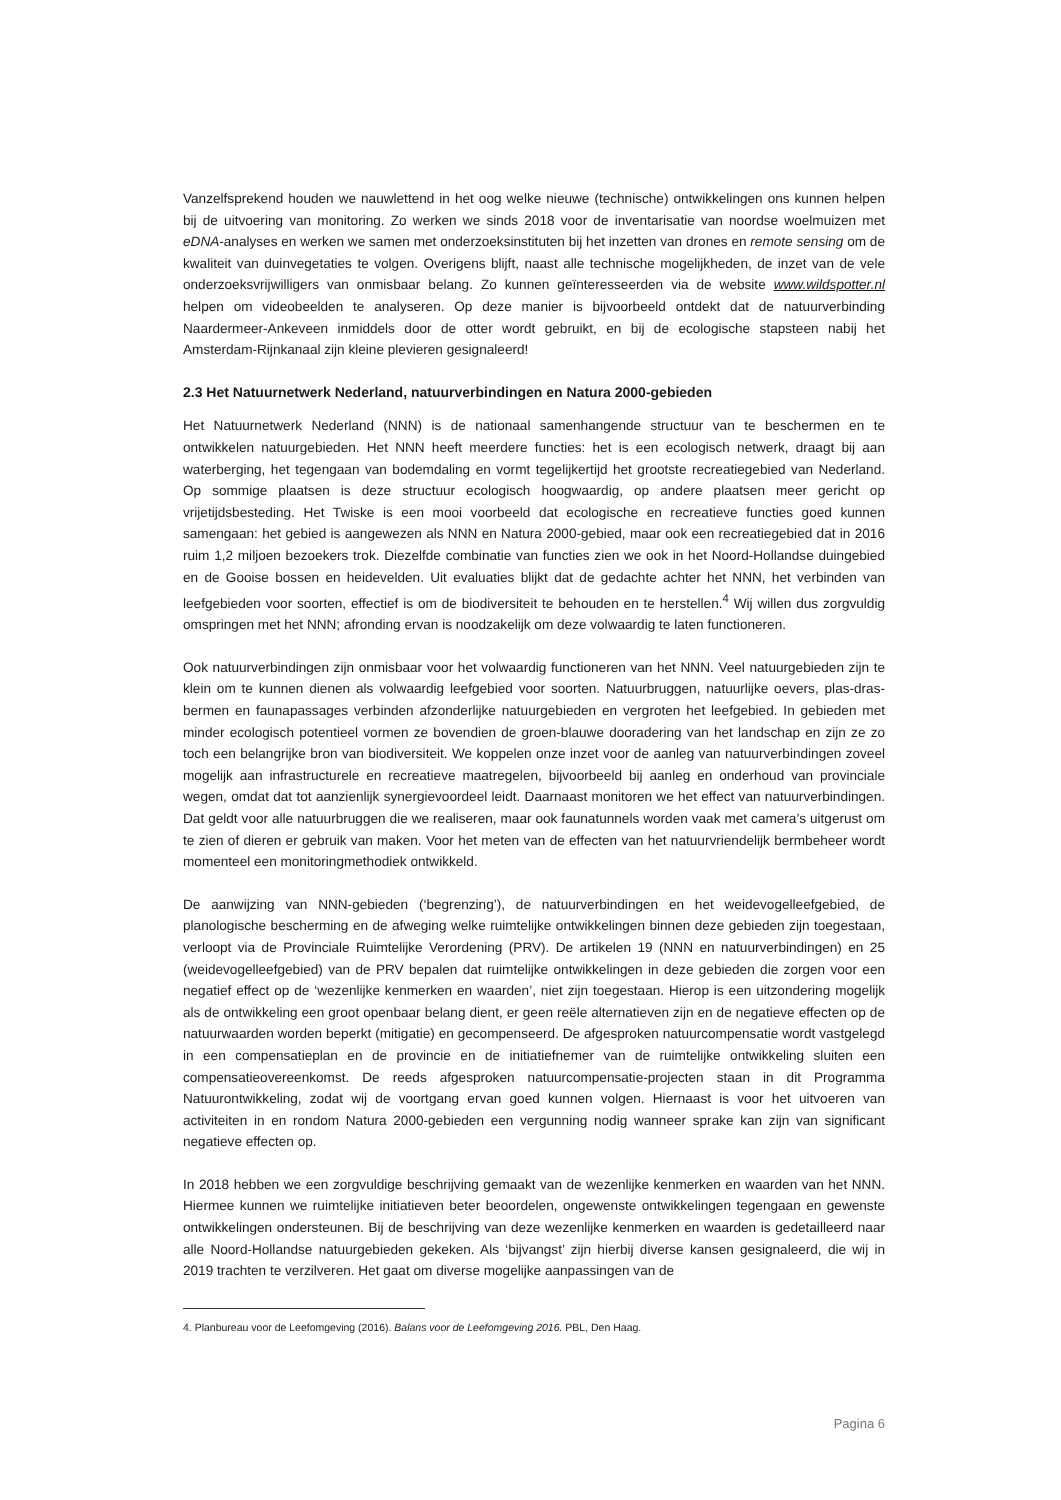Vanzelfsprekend houden we nauwlettend in het oog welke nieuwe (technische) ontwikkelingen ons kunnen helpen bij de uitvoering van monitoring. Zo werken we sinds 2018 voor de inventarisatie van noordse woelmuizen met eDNA-analyses en werken we samen met onderzoeksinstituten bij het inzetten van drones en remote sensing om de kwaliteit van duinvegetaties te volgen. Overigens blijft, naast alle technische mogelijkheden, de inzet van de vele onderzoeksvrijwilligers van onmisbaar belang. Zo kunnen geïnteresseerden via de website www.wildspotter.nl helpen om videobeelden te analyseren. Op deze manier is bijvoorbeeld ontdekt dat de natuurverbinding Naardermeer-Ankeveen inmiddels door de otter wordt gebruikt, en bij de ecologische stapsteen nabij het Amsterdam-Rijnkanaal zijn kleine plevieren gesignaleerd!
2.3 Het Natuurnetwerk Nederland, natuurverbindingen en Natura 2000-gebieden
Het Natuurnetwerk Nederland (NNN) is de nationaal samenhangende structuur van te beschermen en te ontwikkelen natuurgebieden. Het NNN heeft meerdere functies: het is een ecologisch netwerk, draagt bij aan waterberging, het tegengaan van bodemdaling en vormt tegelijkertijd het grootste recreatiegebied van Nederland. Op sommige plaatsen is deze structuur ecologisch hoogwaardig, op andere plaatsen meer gericht op vrijetijdsbesteding. Het Twiske is een mooi voorbeeld dat ecologische en recreatieve functies goed kunnen samengaan: het gebied is aangewezen als NNN en Natura 2000-gebied, maar ook een recreatiegebied dat in 2016 ruim 1,2 miljoen bezoekers trok. Diezelfde combinatie van functies zien we ook in het Noord-Hollandse duingebied en de Gooise bossen en heidevelden. Uit evaluaties blijkt dat de gedachte achter het NNN, het verbinden van leefgebieden voor soorten, effectief is om de biodiversiteit te behouden en te herstellen.<sup>4</sup> Wij willen dus zorgvuldig omspringen met het NNN; afronding ervan is noodzakelijk om deze volwaardig te laten functioneren.
Ook natuurverbindingen zijn onmisbaar voor het volwaardig functioneren van het NNN. Veel natuurgebieden zijn te klein om te kunnen dienen als volwaardig leefgebied voor soorten. Natuurbruggen, natuurlijke oevers, plas-dras-bermen en faunapassages verbinden afzonderlijke natuurgebieden en vergroten het leefgebied. In gebieden met minder ecologisch potentieel vormen ze bovendien de groen-blauwe dooradering van het landschap en zijn ze zo toch een belangrijke bron van biodiversiteit. We koppelen onze inzet voor de aanleg van natuurverbindingen zoveel mogelijk aan infrastructurele en recreatieve maatregelen, bijvoorbeeld bij aanleg en onderhoud van provinciale wegen, omdat dat tot aanzienlijk synergievoordeel leidt. Daarnaast monitoren we het effect van natuurverbindingen. Dat geldt voor alle natuurbruggen die we realiseren, maar ook faunatunnels worden vaak met camera’s uitgerust om te zien of dieren er gebruik van maken. Voor het meten van de effecten van het natuurvriendelijk bermbeheer wordt momenteel een monitoringmethodiek ontwikkeld.
De aanwijzing van NNN-gebieden (‘begrenzing’), de natuurverbindingen en het weidevogelleefgebied, de planologische bescherming en de afweging welke ruimtelijke ontwikkelingen binnen deze gebieden zijn toegestaan, verloopt via de Provinciale Ruimtelijke Verordening (PRV). De artikelen 19 (NNN en natuurverbindingen) en 25 (weidevogelleefgebied) van de PRV bepalen dat ruimtelijke ontwikkelingen in deze gebieden die zorgen voor een negatief effect op de ‘wezenlijke kenmerken en waarden’, niet zijn toegestaan. Hierop is een uitzondering mogelijk als de ontwikkeling een groot openbaar belang dient, er geen reële alternatieven zijn en de negatieve effecten op de natuurwaarden worden beperkt (mitigatie) en gecompenseerd. De afgesproken natuurcompensatie wordt vastgelegd in een compensatieplan en de provincie en de initiatiefnemer van de ruimtelijke ontwikkeling sluiten een compensatieovereenkomst. De reeds afgesproken natuurcompensatie-projecten staan in dit Programma Natuurontwikkeling, zodat wij de voortgang ervan goed kunnen volgen. Hiernaast is voor het uitvoeren van activiteiten in en rondom Natura 2000-gebieden een vergunning nodig wanneer sprake kan zijn van significant negatieve effecten op.
In 2018 hebben we een zorgvuldige beschrijving gemaakt van de wezenlijke kenmerken en waarden van het NNN. Hiermee kunnen we ruimtelijke initiatieven beter beoordelen, ongewenste ontwikkelingen tegengaan en gewenste ontwikkelingen ondersteunen. Bij de beschrijving van deze wezenlijke kenmerken en waarden is gedetailleerd naar alle Noord-Hollandse natuurgebieden gekeken. Als ‘bijvangst’ zijn hierbij diverse kansen gesignaleerd, die wij in 2019 trachten te verzilveren. Het gaat om diverse mogelijke aanpassingen van de
4. Planbureau voor de Leefomgeving (2016). Balans voor de Leefomgeving 2016. PBL, Den Haag.
Pagina 6